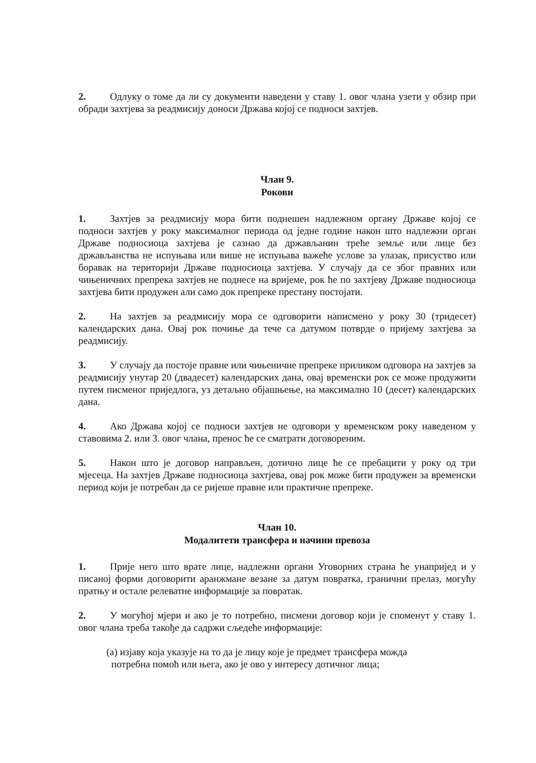2. Одлуку о томе да ли су документи наведени у ставу 1. овог члана узети у обзир при обради захтјева за реадмисију доноси Држава којој се подноси захтјев.
Члан 9.
Рокови
1. Захтјев за реадмисију мора бити поднешен надлежном органу Државе којој се подноси захтјев у року максималног периода од једне године након што надлежни орган Државе подносиоца захтјева је сазнао да држављанин треће земље или лице без држављанства не испуњава или више не испуњава важеће услове за улазак, присуство или боравак на територији Државе подносиоца захтјева. У случају да се због правних или чињеничних препрека захтјев не поднесе на вријеме, рок ће по захтјеву Државе подносиоца захтјева бити продужен али само док препреке престану постојати.
2. На захтјев за реадмисију мора се одговорити написмено у року 30 (тридесет) календарских дана. Овај рок почиње да тече са датумом потврде о пријему захтјева за реадмисију.
3. У случају да постоје правне или чињеничне препреке приликом одговора на захтјев за реадмисију унутар 20 (двадесет) календарских дана, овај временски рок се може продужити путем писменог приједлога, уз детаљно објашњење, на максимално 10 (десет) календарских дана.
4. Ако Држава којој се подноси захтјев не одговори у временском року наведеном у ставовима 2. или 3. овог члана, пренос ће се сматрати договореним.
5. Након што је договор направљен, дотично лице ће се пребацити у року од три мјесеца. На захтјев Државе подносиоца захтјева, овај рок може бити продужен за временски период који је потребан да се ријеше правне или практичне препреке.
Члан 10.
Модалитети трансфера и начини превоза
1. Прије него што врате лице, надлежни органи Уговорних страна ће унапријед и у писаној форми договорити аранжмане везане за датум повратка, гранични прелаз, могућу пратњу и остале релеватне информације за повратак.
2. У могућој мјери и ако је то потребно, писмени договор који је споменут у ставу 1. овог члана треба такође да садржи сљедеће информације:
(а) изјаву која указује на то да је лицу које је предмет трансфера можда
потребна помоћ или њега, ако је ово у интересу дотичног лица;